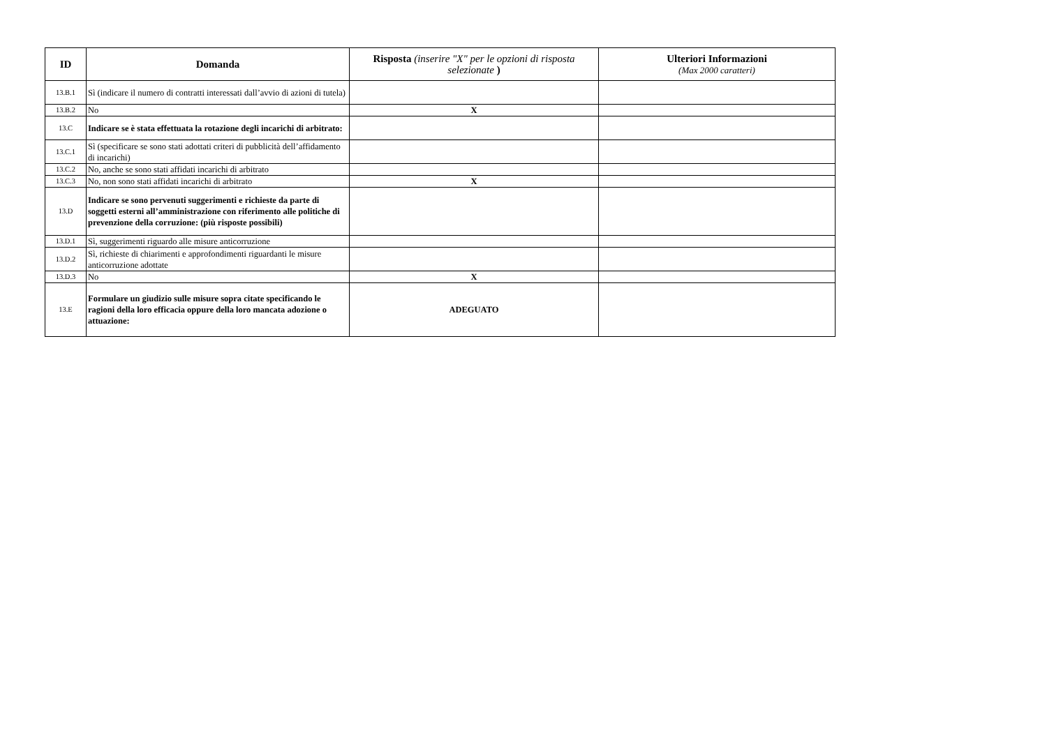| ID | Domanda | Risposta (inserire "X" per le opzioni di risposta selezionate ) | Ulteriori Informazioni (Max 2000 caratteri) |
| --- | --- | --- | --- |
| 13.B.1 | Sì (indicare il numero di contratti interessati dall’avvio di azioni di tutela) | | |
| 13.B.2 | No | X | |
| 13.C | Indicare se è stata effettuata la rotazione degli incarichi di arbitrato: | | |
| 13.C.1 | Sì (specificare se sono stati adottati criteri di pubblicità dell’affidamento di incarichi) | | |
| 13.C.2 | No, anche se sono stati affidati incarichi di arbitrato | | |
| 13.C.3 | No, non sono stati affidati incarichi di arbitrato | X | |
| 13.D | Indicare se sono pervenuti suggerimenti e richieste da parte di soggetti esterni all’amministrazione con riferimento alle politiche di prevenzione della corruzione: (più risposte possibili) | | |
| 13.D.1 | Sì, suggerimenti riguardo alle misure anticorruzione | | |
| 13.D.2 | Sì, richieste di chiarimenti e approfondimenti riguardanti le misure anticorruzione adottate | | |
| 13.D.3 | No | X | |
| 13.E | Formulare un giudizio sulle misure sopra citate specificando le ragioni della loro efficacia oppure della loro mancata adozione o attuazione: | ADEGUATO | |